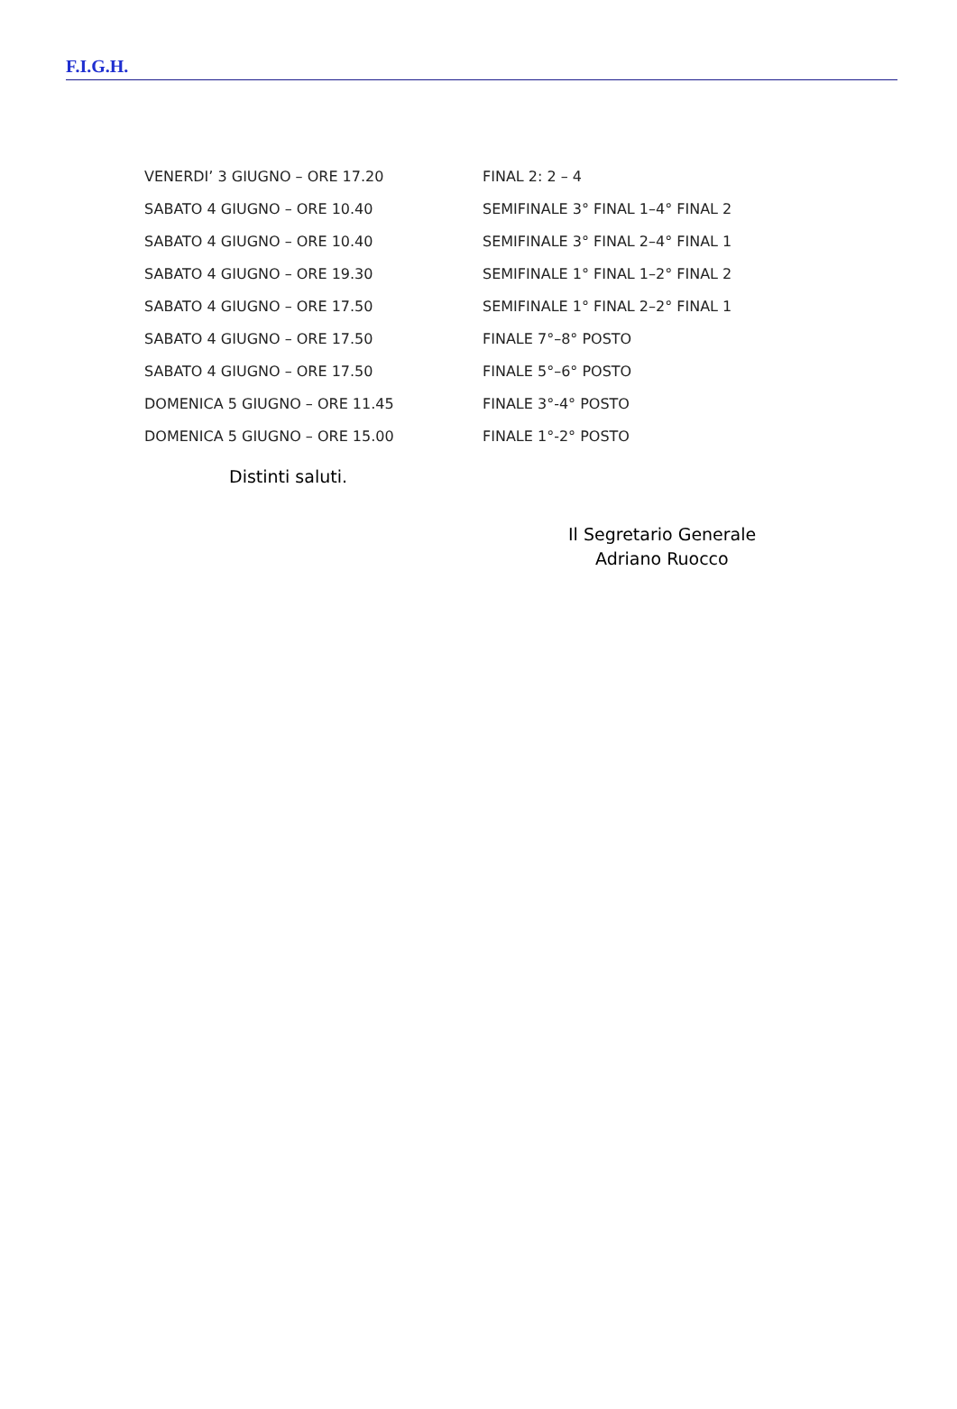F.I.G.H.
| VENERDI’ 3 GIUGNO – ORE 17.20 | FINAL 2: 2 – 4 |
| SABATO 4 GIUGNO – ORE 10.40 | SEMIFINALE 3° FINAL 1–4° FINAL 2 |
| SABATO 4 GIUGNO – ORE 10.40 | SEMIFINALE 3° FINAL 2–4° FINAL 1 |
| SABATO 4 GIUGNO – ORE 19.30 | SEMIFINALE 1° FINAL 1–2° FINAL 2 |
| SABATO 4 GIUGNO – ORE 17.50 | SEMIFINALE 1° FINAL 2–2° FINAL 1 |
| SABATO 4 GIUGNO – ORE 17.50 | FINALE 7°–8° POSTO |
| SABATO 4 GIUGNO – ORE 17.50 | FINALE 5°–6° POSTO |
| DOMENICA 5 GIUGNO – ORE 11.45 | FINALE 3°-4° POSTO |
| DOMENICA 5 GIUGNO – ORE 15.00 | FINALE 1°-2° POSTO |
Distinti saluti.
Il Segretario Generale
Adriano Ruocco